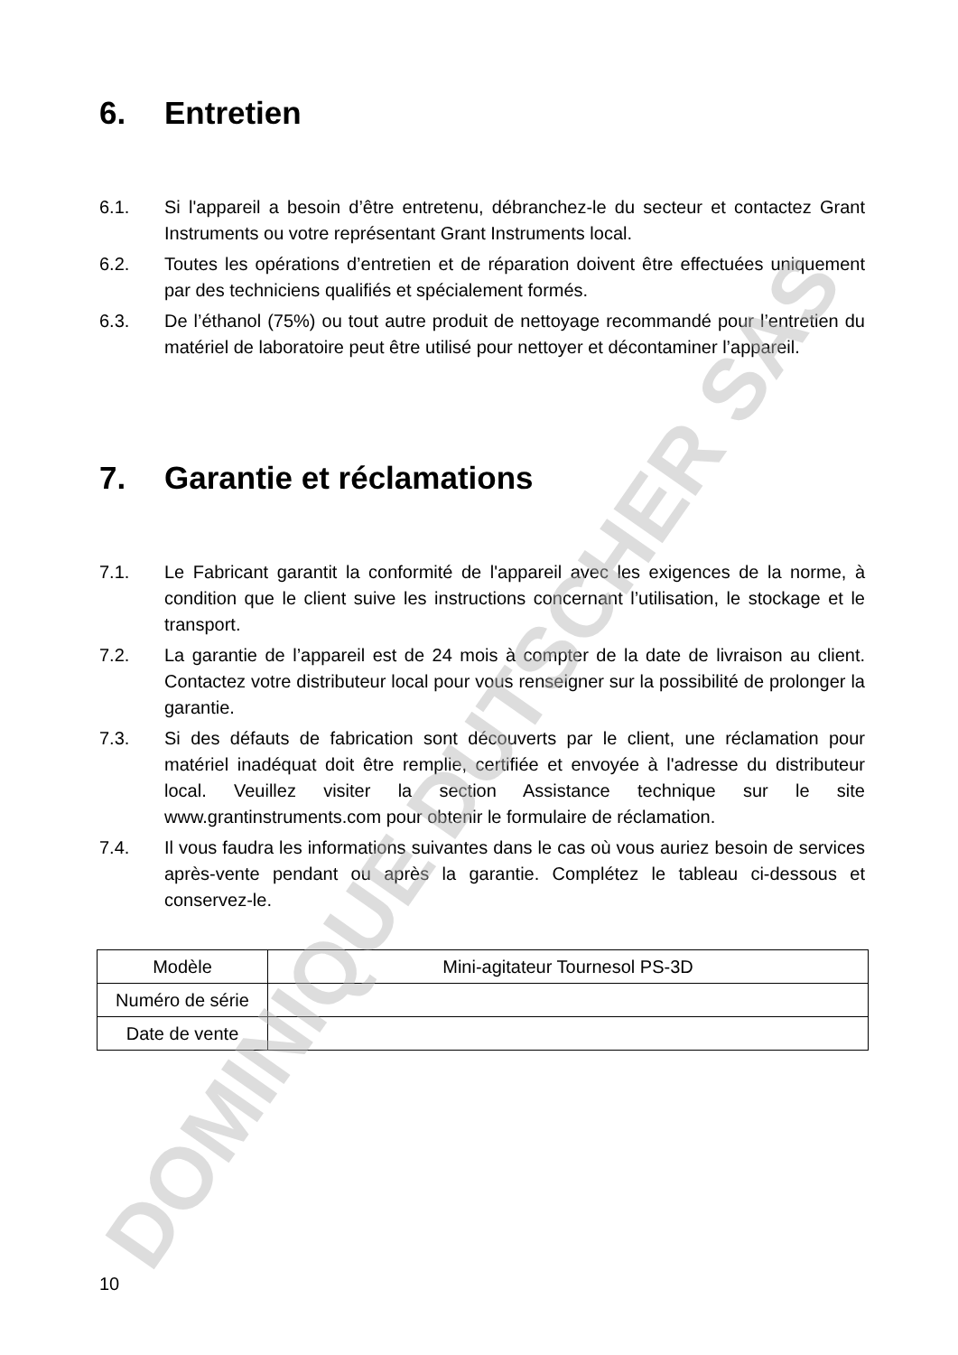DOMINIQUE DUTSCHER SAS
6. Entretien
6.1. Si l'appareil a besoin d’être entretenu, débranchez-le du secteur et contactez Grant Instruments ou votre représentant Grant Instruments local.
6.2. Toutes les opérations d’entretien et de réparation doivent être effectuées uniquement par des techniciens qualifiés et spécialement formés.
6.3. De l’éthanol (75%) ou tout autre produit de nettoyage recommandé pour l’entretien du matériel de laboratoire peut être utilisé pour nettoyer et décontaminer l’appareil.
7. Garantie et réclamations
7.1. Le Fabricant garantit la conformité de l'appareil avec les exigences de la norme, à condition que le client suive les instructions concernant l’utilisation, le stockage et le transport.
7.2. La garantie de l’appareil est de 24 mois à compter de la date de livraison au client. Contactez votre distributeur local pour vous renseigner sur la possibilité de prolonger la garantie.
7.3. Si des défauts de fabrication sont découverts par le client, une réclamation pour matériel inadéquat doit être remplie, certifiée et envoyée à l'adresse du distributeur local. Veuillez visiter la section Assistance technique sur le site www.grantinstruments.com pour obtenir le formulaire de réclamation.
7.4. Il vous faudra les informations suivantes dans le cas où vous auriez besoin de services après-vente pendant ou après la garantie. Complétez le tableau ci-dessous et conservez-le.
| Modèle | Mini-agitateur Tournesol PS-3D |
| Numéro de série | |
| Date de vente | |
10